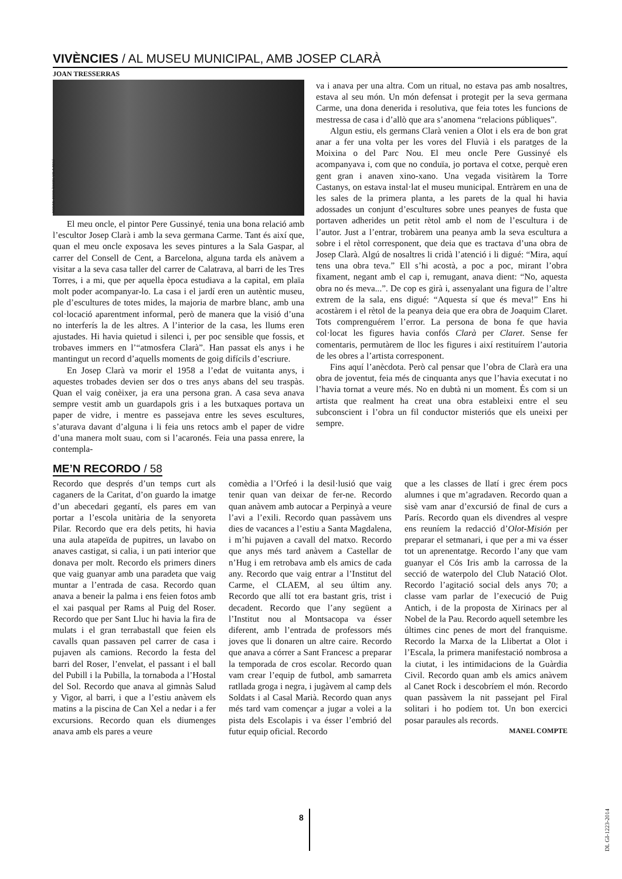VIVÈNCIES / AL MUSEU MUNICIPAL, AMB JOSEP CLARÀ
JOAN TRESSERRAS
ACGAX. FONS ÀNGEL VILA AULÍ
El meu oncle, el pintor Pere Gussinyé, tenia una bona relació amb l’escultor Josep Clarà i amb la seva germana Carme. Tant és així que, quan el meu oncle exposava les seves pintures a la Sala Gaspar, al carrer del Consell de Cent, a Barcelona, alguna tarda els anàvem a visitar a la seva casa taller del carrer de Calatrava, al barri de les Tres Torres, i a mi, que per aquella època estudiava a la capital, em plaïa molt poder acompanyar-lo. La casa i el jardí eren un autèntic museu, ple d’escultures de totes mides, la majoria de marbre blanc, amb una col·locació aparentment informal, però de manera que la visió d’una no interferís la de les altres. A l’interior de la casa, les llums eren ajustades. Hi havia quietud i silenci i, per poc sensible que fossis, et trobaves immers en l’“atmosfera Clarà”. Han passat els anys i he mantingut un record d’aquells moments de goig difícils d’escriure.
En Josep Clarà va morir el 1958 a l’edat de vuitanta anys, i aquestes trobades devien ser dos o tres anys abans del seu traspàs. Quan el vaig conèixer, ja era una persona gran. A casa seva anava sempre vestit amb un guardapols gris i a les butxaques portava un paper de vidre, i mentre es passejava entre les seves escultures, s’aturava davant d’alguna i li feia uns retocs amb el paper de vidre d’una manera molt suau, com si l’acaronés. Feia una passa enrere, la contempla-
va i anava per una altra. Com un ritual, no estava pas amb nosaltres, estava al seu món. Un món defensat i protegit per la seva germana Carme, una dona denerida i resolutiva, que feia totes les funcions de mestressa de casa i d’allò que ara s’anomena “relacions públiques”.
Algun estiu, els germans Clarà venien a Olot i els era de bon grat anar a fer una volta per les vores del Fluvià i els paratges de la Moixina o del Parc Nou. El meu oncle Pere Gussinyé els acompanyava i, com que no conduïa, jo portava el cotxe, perquè eren gent gran i anaven xino-xano. Una vegada visitàrem la Torre Castanys, on estava instal·lat el museu municipal. Entràrem en una de les sales de la primera planta, a les parets de la qual hi havia adossades un conjunt d’escultures sobre unes peanyes de fusta que portaven adherides un petit rètol amb el nom de l’escultura i de l’autor. Just a l’entrar, trobàrem una peanya amb la seva escultura a sobre i el rètol corresponent, que deia que es tractava d’una obra de Josep Clarà. Algú de nosaltres li cridà l’atenció i li digué: “Mira, aquí tens una obra teva.” Ell s’hi acostà, a poc a poc, mirant l’obra fixament, negant amb el cap i, remugant, anava dient: “No, aquesta obra no és meva...”. De cop es girà i, assenyalant una figura de l’altre extrem de la sala, ens digué: “Aquesta sí que és meva!” Ens hi acostàrem i el rètol de la peanya deia que era obra de Joaquim Claret. Tots comprenguérem l’error. La persona de bona fe que havia col·locat les figures havia confós Clarà per Claret. Sense fer comentaris, permutàrem de lloc les figures i així restituírem l’autoria de les obres a l’artista corresponent.
Fins aquí l’anècdota. Però cal pensar que l’obra de Clarà era una obra de joventut, feia més de cinquanta anys que l’havia executat i no l’havia tornat a veure més. No en dubtà ni un moment. És com si un artista que realment ha creat una obra estableixi entre el seu subconscient i l’obra un fil conductor misteriós que els uneixi per sempre.
ME’N RECORDO / 58
Recordo que després d’un temps curt als caganers de la Caritat, d’on guardo la imatge d’un abecedari gegantí, els pares em van portar a l’escola unitària de la senyoreta Pilar. Recordo que era dels petits, hi havia una aula atapeïda de pupitres, un lavabo on anaves castigat, si calia, i un pati interior que donava per molt. Recordo els primers diners que vaig guanyar amb una paradeta que vaig muntar a l’entrada de casa. Recordo quan anava a beneir la palma i ens feien fotos amb el xai pasqual per Rams al Puig del Roser. Recordo que per Sant Lluc hi havia la fira de mulats i el gran terrabastall que feien els cavalls quan passaven pel carrer de casa i pujaven als camions. Recordo la festa del barri del Roser, l’envelat, el passant i el ball del Pubill i la Pubilla, la tornaboda a l’Hostal del Sol. Recordo que anava al gimnàs Salud y Vigor, al barri, i que a l’estiu anàvem els matins a la piscina de Can Xel a nedar i a fer excursions. Recordo quan els diumenges anava amb els pares a veure
comèdia a l’Orfeó i la desil·lusió que vaig tenir quan van deixar de fer-ne. Recordo quan anàvem amb autocar a Perpinyà a veure l’avi a l’exili. Recordo quan passàvem uns dies de vacances a l’estiu a Santa Magdalena, i m’hi pujaven a cavall del matxo. Recordo que anys més tard anàvem a Castellar de n’Hug i em retrobava amb els amics de cada any. Recordo que vaig entrar a l’Institut del Carme, el CLAEM, al seu últim any. Recordo que allí tot era bastant gris, trist i decadent. Recordo que l’any següent a l’Institut nou al Montsacopa va ésser diferent, amb l’entrada de professors més joves que li donaren un altre caire. Recordo que anava a córrer a Sant Francesc a preparar la temporada de cros escolar. Recordo quan vam crear l’equip de futbol, amb samarreta ratllada groga i negra, i jugàvem al camp dels Soldats i al Casal Marià. Recordo quan anys més tard vam començar a jugar a volei a la pista dels Escolapis i va ésser l’embrió del futur equip oficial. Recordo
que a les classes de llatí i grec érem pocs alumnes i que m’agradaven. Recordo quan a sisè vam anar d’excursió de final de curs a París. Recordo quan els divendres al vespre ens reuníem la redacció d’Olot-Misión per preparar el setmanari, i que per a mi va ésser tot un aprenentatge. Recordo l’any que vam guanyar el Cós Iris amb la carrossa de la secció de waterpolo del Club Natació Olot. Recordo l’agitació social dels anys 70; a classe vam parlar de l’execució de Puig Antich, i de la proposta de Xirinacs per al Nobel de la Pau. Recordo aquell setembre les últimes cinc penes de mort del franquisme. Recordo la Marxa de la Llibertat a Olot i l’Escala, la primera manifestació nombrosa a la ciutat, i les intimidacions de la Guàrdia Civil. Recordo quan amb els amics anàvem al Canet Rock i descobríem el món. Recordo quan passàvem la nit passejant pel Firal solitari i ho podíem tot. Un bon exercici posar paraules als records.
MANEL COMPTE
8
DL GI-1223-2014